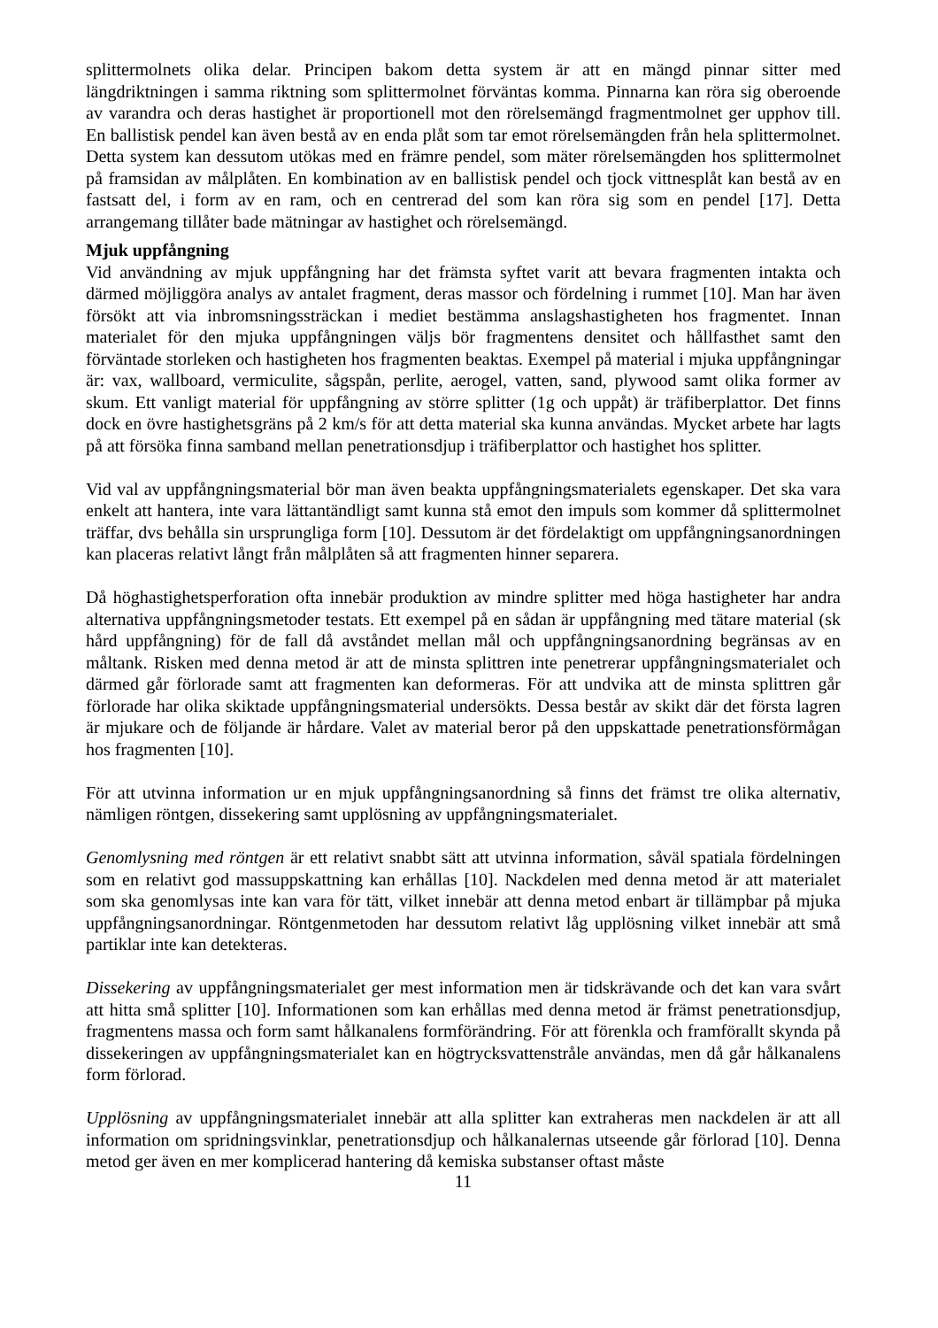splittermolnets olika delar. Principen bakom detta system är att en mängd pinnar sitter med längdriktningen i samma riktning som splittermolnet förväntas komma. Pinnarna kan röra sig oberoende av varandra och deras hastighet är proportionell mot den rörelsemängd fragmentmolnet ger upphov till. En ballistisk pendel kan även bestå av en enda plåt som tar emot rörelsemängden från hela splittermolnet. Detta system kan dessutom utökas med en främre pendel, som mäter rörelsemängden hos splittermolnet på framsidan av målplåten. En kombination av en ballistisk pendel och tjock vittnesplåt kan bestå av en fastsatt del, i form av en ram, och en centrerad del som kan röra sig som en pendel [17]. Detta arrangemang tillåter bade mätningar av hastighet och rörelsemängd.
Mjuk uppfångning
Vid användning av mjuk uppfångning har det främsta syftet varit att bevara fragmenten intakta och därmed möjliggöra analys av antalet fragment, deras massor och fördelning i rummet [10]. Man har även försökt att via inbromsningssträckan i mediet bestämma anslagshastigheten hos fragmentet. Innan materialet för den mjuka uppfångningen väljs bör fragmentens densitet och hållfasthet samt den förväntade storleken och hastigheten hos fragmenten beaktas. Exempel på material i mjuka uppfångningar är: vax, wallboard, vermiculite, sågspån, perlite, aerogel, vatten, sand, plywood samt olika former av skum. Ett vanligt material för uppfångning av större splitter (1g och uppåt) är träfiberplattor. Det finns dock en övre hastighetsgräns på 2 km/s för att detta material ska kunna användas. Mycket arbete har lagts på att försöka finna samband mellan penetrationsdjup i träfiberplattor och hastighet hos splitter.
Vid val av uppfångningsmaterial bör man även beakta uppfångningsmaterialets egenskaper. Det ska vara enkelt att hantera, inte vara lättantändligt samt kunna stå emot den impuls som kommer då splittermolnet träffar, dvs behålla sin ursprungliga form [10]. Dessutom är det fördelaktigt om uppfångningsanordningen kan placeras relativt långt från målplåten så att fragmenten hinner separera.
Då höghastighetsperforation ofta innebär produktion av mindre splitter med höga hastigheter har andra alternativa uppfångningsmetoder testats. Ett exempel på en sådan är uppfångning med tätare material (sk hård uppfångning) för de fall då avståndet mellan mål och uppfångningsanordning begränsas av en måltank. Risken med denna metod är att de minsta splittren inte penetrerar uppfångningsmaterialet och därmed går förlorade samt att fragmenten kan deformeras. För att undvika att de minsta splittren går förlorade har olika skiktade uppfångningsmaterial undersökts. Dessa består av skikt där det första lagren är mjukare och de följande är hårdare. Valet av material beror på den uppskattade penetrationsförmågan hos fragmenten [10].
För att utvinna information ur en mjuk uppfångningsanordning så finns det främst tre olika alternativ, nämligen röntgen, dissekering samt upplösning av uppfångningsmaterialet.
Genomlysning med röntgen är ett relativt snabbt sätt att utvinna information, såväl spatiala fördelningen som en relativt god massuppskattning kan erhållas [10]. Nackdelen med denna metod är att materialet som ska genomlysas inte kan vara för tätt, vilket innebär att denna metod enbart är tillämpbar på mjuka uppfångningsanordningar. Röntgenmetoden har dessutom relativt låg upplösning vilket innebär att små partiklar inte kan detekteras.
Dissekering av uppfångningsmaterialet ger mest information men är tidskrävande och det kan vara svårt att hitta små splitter [10]. Informationen som kan erhållas med denna metod är främst penetrationsdjup, fragmentens massa och form samt hålkanalens formförändring. För att förenkla och framförallt skynda på dissekeringen av uppfångningsmaterialet kan en högtrycksvattenstråle användas, men då går hålkanalens form förlorad.
Upplösning av uppfångningsmaterialet innebär att alla splitter kan extraheras men nackdelen är att all information om spridningsvinklar, penetrationsdjup och hålkanalernas utseende går förlorad [10]. Denna metod ger även en mer komplicerad hantering då kemiska substanser oftast måste
11